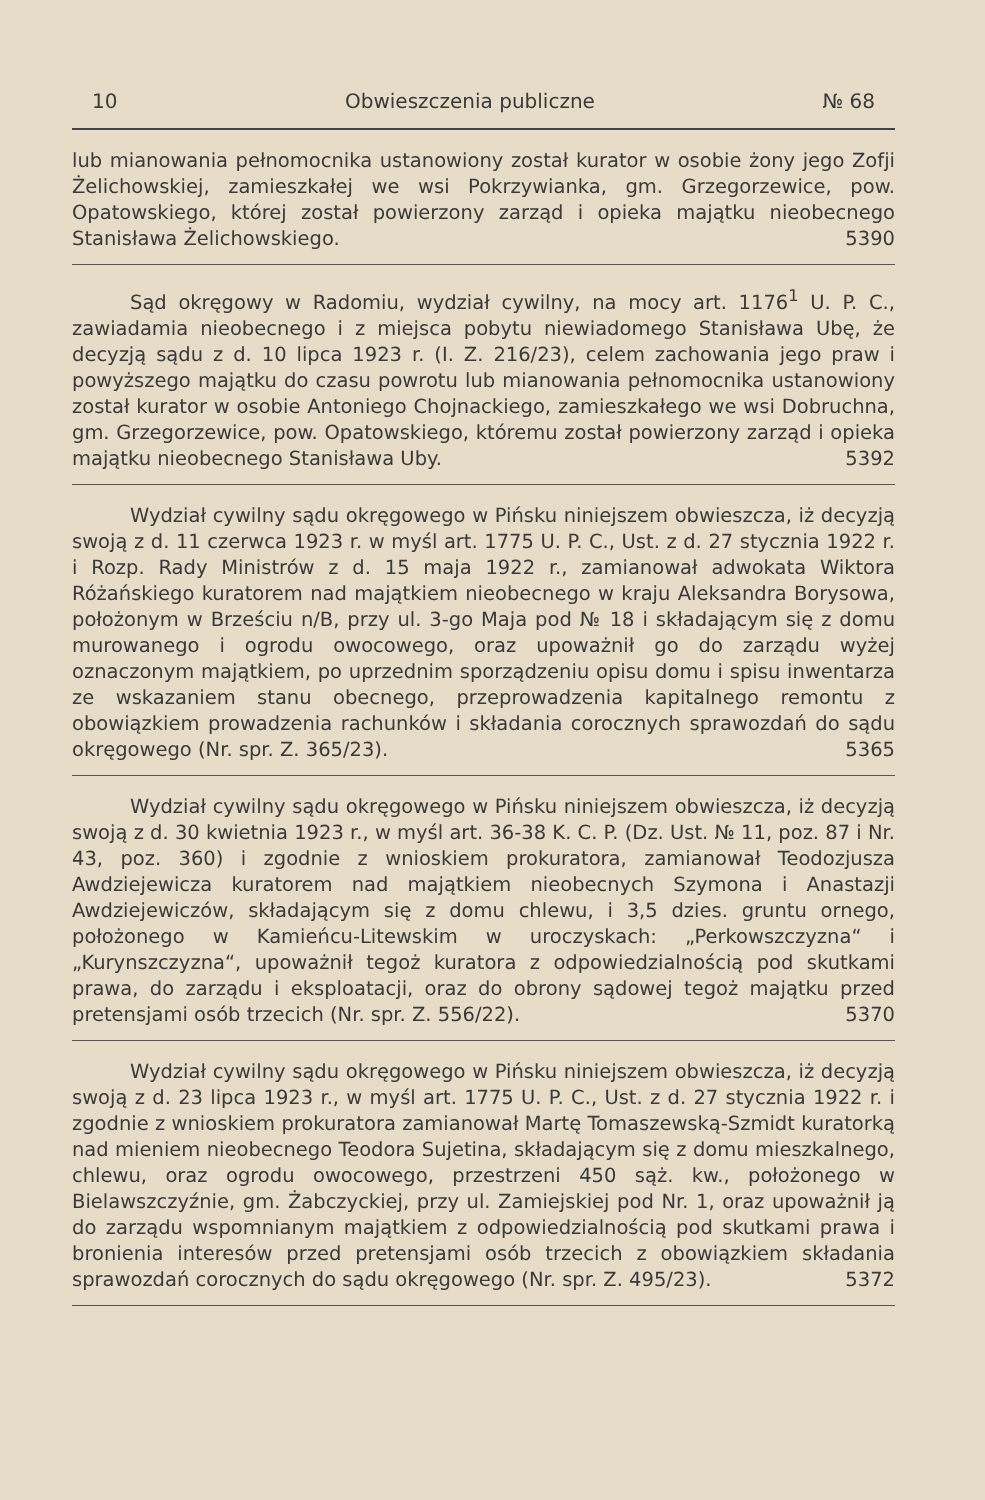10 Obwieszczenia publiczne № 68
lub mianowania pełnomocnika ustanowiony został kurator w osobie żony jego Zofji Żelichowskiej, zamieszkałej we wsi Pokrzywianka, gm. Grzegorzewice, pow. Opatowskiego, której został powierzony zarząd i opieka majątku nieobecnego Stanisława Żelichowskiego. 5390
Sąd okręgowy w Radomiu, wydział cywilny, na mocy art. 1176<sup>1</sup> U. P. C., zawiadamia nieobecnego i z miejsca pobytu niewiadomego Stanisława Ubę, że decyzją sądu z d. 10 lipca 1923 r. (I. Z. 216/23), celem zachowania jego praw i powyższego majątku do czasu powrotu lub mianowania pełnomocnika ustanowiony został kurator w osobie Antoniego Chojnackiego, zamieszkałego we wsi Dobruchna, gm. Grzegorzewice, pow. Opatowskiego, któremu został powierzony zarząd i opieka majątku nieobecnego Stanisława Uby. 5392
Wydział cywilny sądu okręgowego w Pińsku niniejszem obwieszcza, iż decyzją swoją z d. 11 czerwca 1923 r. w myśl art. 1775 U. P. C., Ust. z d. 27 stycznia 1922 r. i Rozp. Rady Ministrów z d. 15 maja 1922 r., zamianował adwokata Wiktora Różańskiego kuratorem nad majątkiem nieobecnego w kraju Aleksandra Borysowa, położonym w Brześciu n/B, przy ul. 3-go Maja pod № 18 i składającym się z domu murowanego i ogrodu owocowego, oraz upoważnił go do zarządu wyżej oznaczonym majątkiem, po uprzednim sporządzeniu opisu domu i spisu inwentarza ze wskazaniem stanu obecnego, przeprowadzenia kapitalnego remontu z obowiązkiem prowadzenia rachunków i składania corocznych sprawozdań do sądu okręgowego (Nr. spr. Z. 365/23). 5365
Wydział cywilny sądu okręgowego w Pińsku niniejszem obwieszcza, iż decyzją swoją z d. 30 kwietnia 1923 r., w myśl art. 36-38 K. C. P. (Dz. Ust. № 11, poz. 87 i Nr. 43, poz. 360) i zgodnie z wnioskiem prokuratora, zamianował Teodozjusza Awdziejewicza kuratorem nad majątkiem nieobecnych Szymona i Anastazji Awdziejewiczów, składającym się z domu chlewu, i 3,5 dzies. gruntu ornego, położonego w Kamieńcu-Litewskim w uroczyskach: „Perkowszczyzna“ i „Kurynszczyzna“, upoważnił tegoż kuratora z odpowiedzialnością pod skutkami prawa, do zarządu i eksploatacji, oraz do obrony sądowej tegoż majątku przed pretensjami osób trzecich (Nr. spr. Z. 556/22). 5370
Wydział cywilny sądu okręgowego w Pińsku niniejszem obwieszcza, iż decyzją swoją z d. 23 lipca 1923 r., w myśl art. 1775 U. P. C., Ust. z d. 27 stycznia 1922 r. i zgodnie z wnioskiem prokuratora zamianował Martę Tomaszewską-Szmidt kuratorką nad mieniem nieobecnego Teodora Sujetina, składającym się z domu mieszkalnego, chlewu, oraz ogrodu owocowego, przestrzeni 450 sąż. kw., położonego w Bielawszczyźnie, gm. Żabczyckiej, przy ul. Zamiejskiej pod Nr. 1, oraz upoważnił ją do zarządu wspomnianym majątkiem z odpowiedzialnością pod skutkami prawa i bronienia interesów przed pretensjami osób trzecich z obowiązkiem składania sprawozdań corocznych do sądu okręgowego (Nr. spr. Z. 495/23). 5372